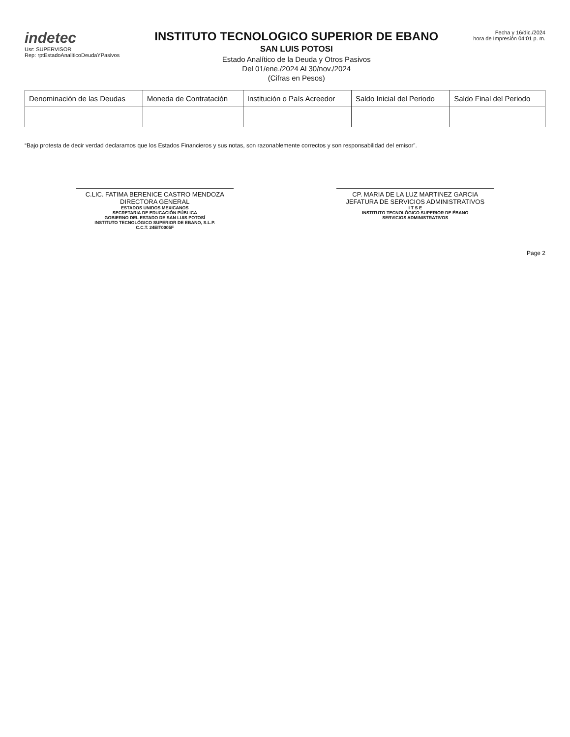indetec
Usr: SUPERVISOR
Rep: rptEstadoAnaliticoDeudaYPasivos
INSTITUTO TECNOLOGICO SUPERIOR DE EBANO
SAN LUIS POTOSI
Estado Analítico de la Deuda y Otros Pasivos
Del 01/ene./2024 Al 30/nov./2024
(Cifras en Pesos)
Fecha y 16/dic./2024
hora de Impresión 04:01 p. m.
| Denominación de las Deudas | Moneda de Contratación | Institución o País Acreedor | Saldo Inicial del Periodo | Saldo Final del Periodo |
| --- | --- | --- | --- | --- |
“Bajo protesta de decir verdad declaramos que los Estados Financieros y sus notas, son razonablemente correctos y son responsabilidad del emisor”.
C.LIC. FATIMA BERENICE CASTRO MENDOZA
DIRECTORA GENERAL
ESTADOS UNIDOS MEXICANOS
SECRETARIA DE EDUCACIÓN PÚBLICA
GOBIERNO DEL ESTADO DE SAN LUIS POTOSÍ
INSTITUTO TECNOLÓGICO SUPERIOR DE EBANO, S.L.P.
C.C.T. 24EIT0005F
CP. MARIA DE LA LUZ MARTINEZ GARCIA
JEFATURA DE SERVICIOS ADMINISTRATIVOS
I T S E
INSTITUTO TECNOLÓGICO SUPERIOR DE ÉBANO
SERVICIOS ADMINISTRATIVOS
Page 2